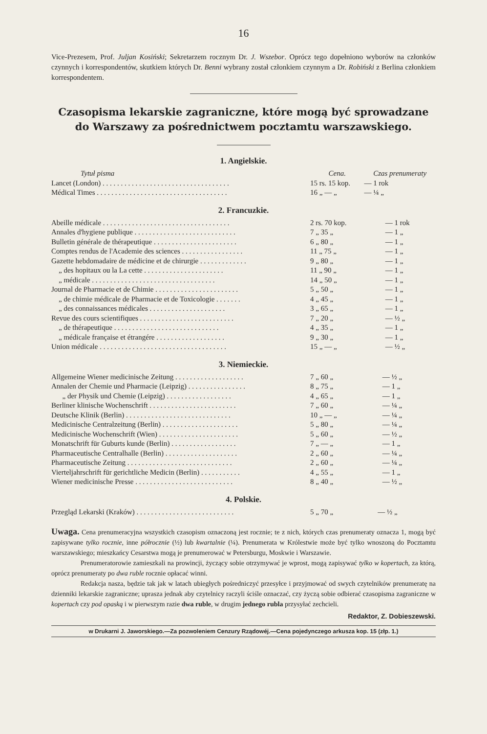16
Vice-Prezesem, Prof. Juljan Kosiński; Sekretarzem rocznym Dr. J. Wszebor. Oprócz tego dopełniono wyborów na członków czynnych i korrespondentów, skutkiem których Dr. Benni wybrany został członkiem czynnym a Dr. Robiński z Berlina członkiem korrespondentem.
Czasopisma lekarskie zagraniczne, które mogą być sprowadzane do Warszawy za pośrednictwem pocztamtu warszawskiego.
1. Angielskie.
| Tytuł pisma | Cena. | Czas prenumeraty |
| --- | --- | --- |
| Lancet (London) . . . . . . . . . . . . . . . . . . . . . . . . . . . . . . . . . . . | 15 rs. 15 kop. | — 1 rok |
| Médical Times . . . . . . . . . . . . . . . . . . . . . . . . . . . . . . . . . . . . | 16 „ — „ | — ¼ „ |
2. Francuzkie.
| Abeille médicale . . . . . . . . . . . . . . . . . . . . . . . . . . . . . . . . . . . | 2 rs. 70 kop. | — 1 rok |
| Annales d'hygiene publique . . . . . . . . . . . . . . . . . . . . . . . . . . . . | 7 „ 35 „ | — 1 „ |
| Bulletin générale de thérapeutique . . . . . . . . . . . . . . . . . . . . . . . | 6 „ 80 „ | — 1 „ |
| Comptes rendus de l'Academie des sciences . . . . . . . . . . . . . . . . . | 11 „ 75 „ | — 1 „ |
| Gazette hebdomadaire de médicine et de chirurgie . . . . . . . . . . . . . | 9 „ 80 „ | — 1 „ |
| „ des hopitaux ou la La cette . . . . . . . . . . . . . . . . . . . . . . | 11 „ 90 „ | — 1 „ |
| „ médicale . . . . . . . . . . . . . . . . . . . . . . . . . . . . . . . . . . | 14 „ 50 „ | — 1 „ |
| Journal de Pharmacie et de Chimie . . . . . . . . . . . . . . . . . . . . . . . | 5 „ 50 „ | — 1 „ |
| „ de chimie médicale de Pharmacie et de Toxicologie . . . . . . . | 4 „ 45 „ | — 1 „ |
| „ des connaissances médicales . . . . . . . . . . . . . . . . . . . . . | 3 „ 65 „ | — 1 „ |
| Revue des cours scientifiques . . . . . . . . . . . . . . . . . . . . . . . . . . | 7 „ 20 „ | — ½ „ |
| „ de thérapeutique . . . . . . . . . . . . . . . . . . . . . . . . . . . . . | 4 „ 35 „ | — 1 „ |
| „ médicale française et étrangére . . . . . . . . . . . . . . . . . . . | 9 „ 30 „ | — 1 „ |
| Union médicale . . . . . . . . . . . . . . . . . . . . . . . . . . . . . . . . . . . | 15 „ — „ | — ½ „ |
3. Niemieckie.
| Allgemeine Wiener medicinische Zeitung . . . . . . . . . . . . . . . . . . . | 7 „ 60 „ | — ½ „ |
| Annalen der Chemie und Pharmacie (Leipzig) . . . . . . . . . . . . . . . . | 8 „ 75 „ | — 1 „ |
| „ der Physik und Chemie (Leipzig) . . . . . . . . . . . . . . . . . . | 4 „ 65 „ | — 1 „ |
| Berliner klinische Wochenschrift . . . . . . . . . . . . . . . . . . . . . . . . | 7 „ 60 „ | — ¼ „ |
| Deutsche Klinik (Berlin) . . . . . . . . . . . . . . . . . . . . . . . . . . . . . | 10 „ — „ | — ¼ „ |
| Medicinische Centralzeitung (Berlin) . . . . . . . . . . . . . . . . . . . . . | 5 „ 80 „ | — ¼ „ |
| Medicinische Wochenschrift (Wien) . . . . . . . . . . . . . . . . . . . . . . | 5 „ 60 „ | — ½ „ |
| Monatschrift für Guburts kunde (Berlin) . . . . . . . . . . . . . . . . . . | 7 „ — „ | — 1 „ |
| Pharmaceutische Centralhalle (Berlin) . . . . . . . . . . . . . . . . . . . . | 2 „ 60 „ | — ¼ „ |
| Pharmaceutische Zeitung . . . . . . . . . . . . . . . . . . . . . . . . . . . . . | 2 „ 60 „ | — ¼ „ |
| Vierteljahrschrift für gerichtliche Medicin (Berlin) . . . . . . . . . . . | 4 „ 55 „ | — 1 „ |
| Wiener medicinische Presse . . . . . . . . . . . . . . . . . . . . . . . . . . . | 8 „ 40 „ | — ½ „ |
4. Polskie.
| Przegląd Lekarski (Kraków) . . . . . . . . . . . . . . . . . . . . . . . . . . . | 5 „ 70 „ | — ½ „ |
Uwaga. Cena prenumeracyjna wszystkich czasopism oznaczoną jest rocznie; te z nich, których czas prenumeraty oznacza 1, mogą być zapisywane tylko rocznie, inne półrocznie (½) lub kwartalnie (¼). Prenumerata w Królestwie może być tylko wnoszoną do Pocztamtu warszawskiego; mieszkańcy Cesarstwa mogą je prenumerować w Petersburgu, Moskwie i Warszawie.
Prenumeratorowie zamieszkali na prowincji, życzący sobie otrzymywać je wprost, mogą zapisywać tylko w kopertach, za którą, oprócz prenumeraty po dwa ruble rocznie opłacać winni.
Redakcja nasza, będzie tak jak w latach ubiegłych pośredniczyć przesyłce i przyjmować od swych czytelników prenumeratę na dzienniki lekarskie zagraniczne; upraszа jednak aby czytelnicy raczyli ściśle oznaczać, czy życzą sobie odbierać czasopisma zagraniczne w kopertach czy pod opaską i w pierwszym razie dwa ruble, w drugim jednego rubla przysyłać zechcieli.
Redaktor, Z. Dobieszewski.
w Drukarni J. Jaworskiego.—Za pozwoleniem Cenzury Rządowéj.—Cena pojedynczego arkusza kop. 15 (złp. 1.)